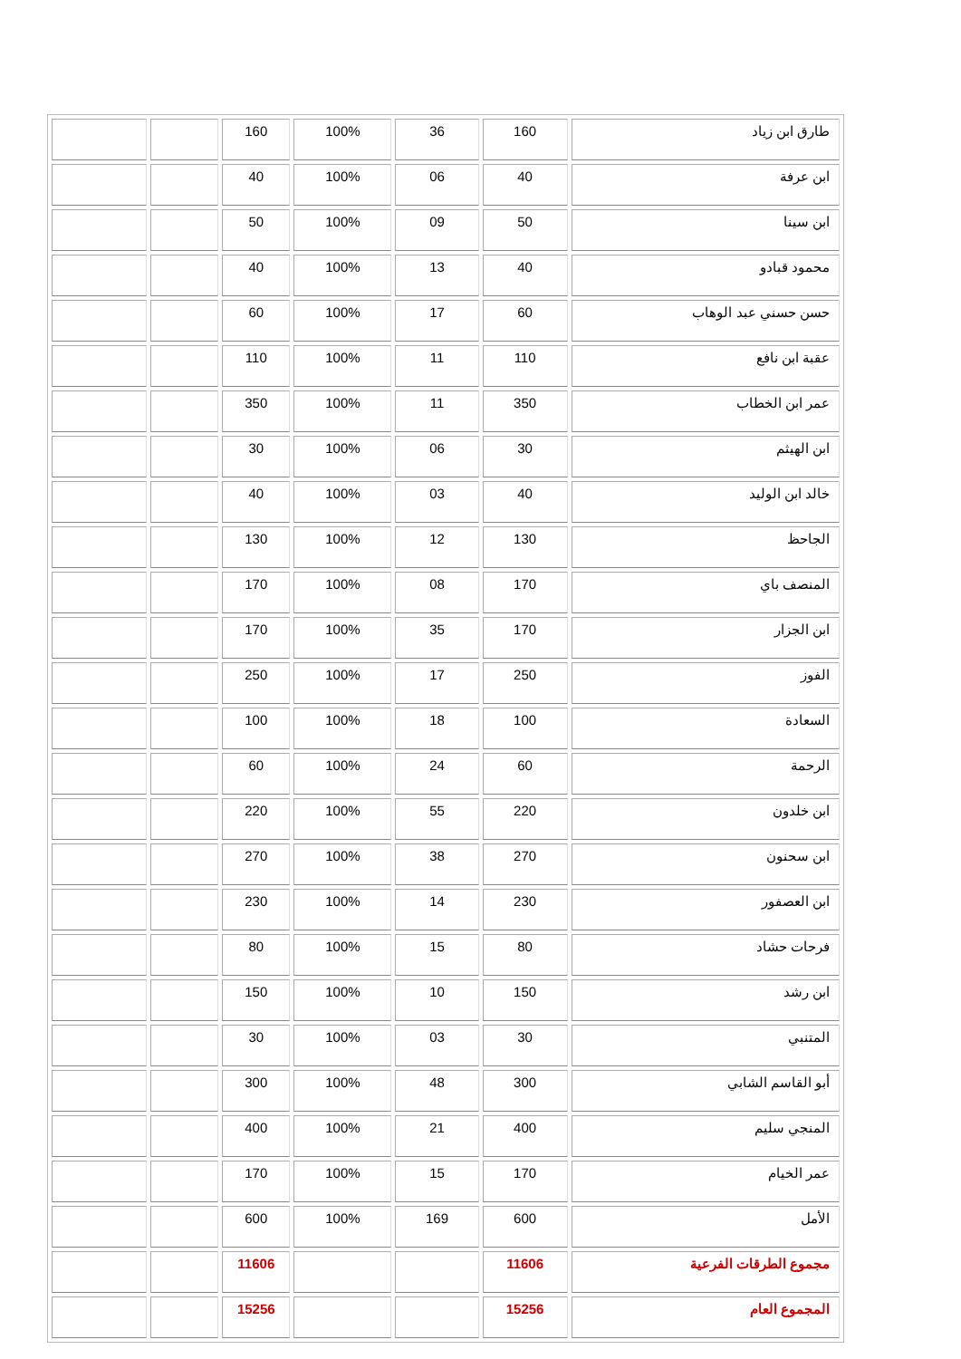| طارق ابن زياد | 160 | 36 | 100% | 160 | | |
| ابن عرفة | 40 | 06 | 100% | 40 | | |
| ابن سينا | 50 | 09 | 100% | 50 | | |
| محمود قبادو | 40 | 13 | 100% | 40 | | |
| حسن حسني عبد الوهاب | 60 | 17 | 100% | 60 | | |
| عقبة ابن نافع | 110 | 11 | 100% | 110 | | |
| عمر ابن الخطاب | 350 | 11 | 100% | 350 | | |
| ابن الهيثم | 30 | 06 | 100% | 30 | | |
| خالد ابن الوليد | 40 | 03 | 100% | 40 | | |
| الجاحظ | 130 | 12 | 100% | 130 | | |
| المنصف باي | 170 | 08 | 100% | 170 | | |
| ابن الجزار | 170 | 35 | 100% | 170 | | |
| الفوز | 250 | 17 | 100% | 250 | | |
| السعادة | 100 | 18 | 100% | 100 | | |
| الرحمة | 60 | 24 | 100% | 60 | | |
| ابن خلدون | 220 | 55 | 100% | 220 | | |
| ابن سحنون | 270 | 38 | 100% | 270 | | |
| ابن العصفور | 230 | 14 | 100% | 230 | | |
| فرحات حشاد | 80 | 15 | 100% | 80 | | |
| ابن رشد | 150 | 10 | 100% | 150 | | |
| المتنبي | 30 | 03 | 100% | 30 | | |
| أبو القاسم الشابي | 300 | 48 | 100% | 300 | | |
| المنجي سليم | 400 | 21 | 100% | 400 | | |
| عمر الخيام | 170 | 15 | 100% | 170 | | |
| الأمل | 600 | 169 | 100% | 600 | | |
| مجموع الطرقات الفرعية | 11606 | | | 11606 | | |
| المجموع العام | 15256 | | | 15256 | | |